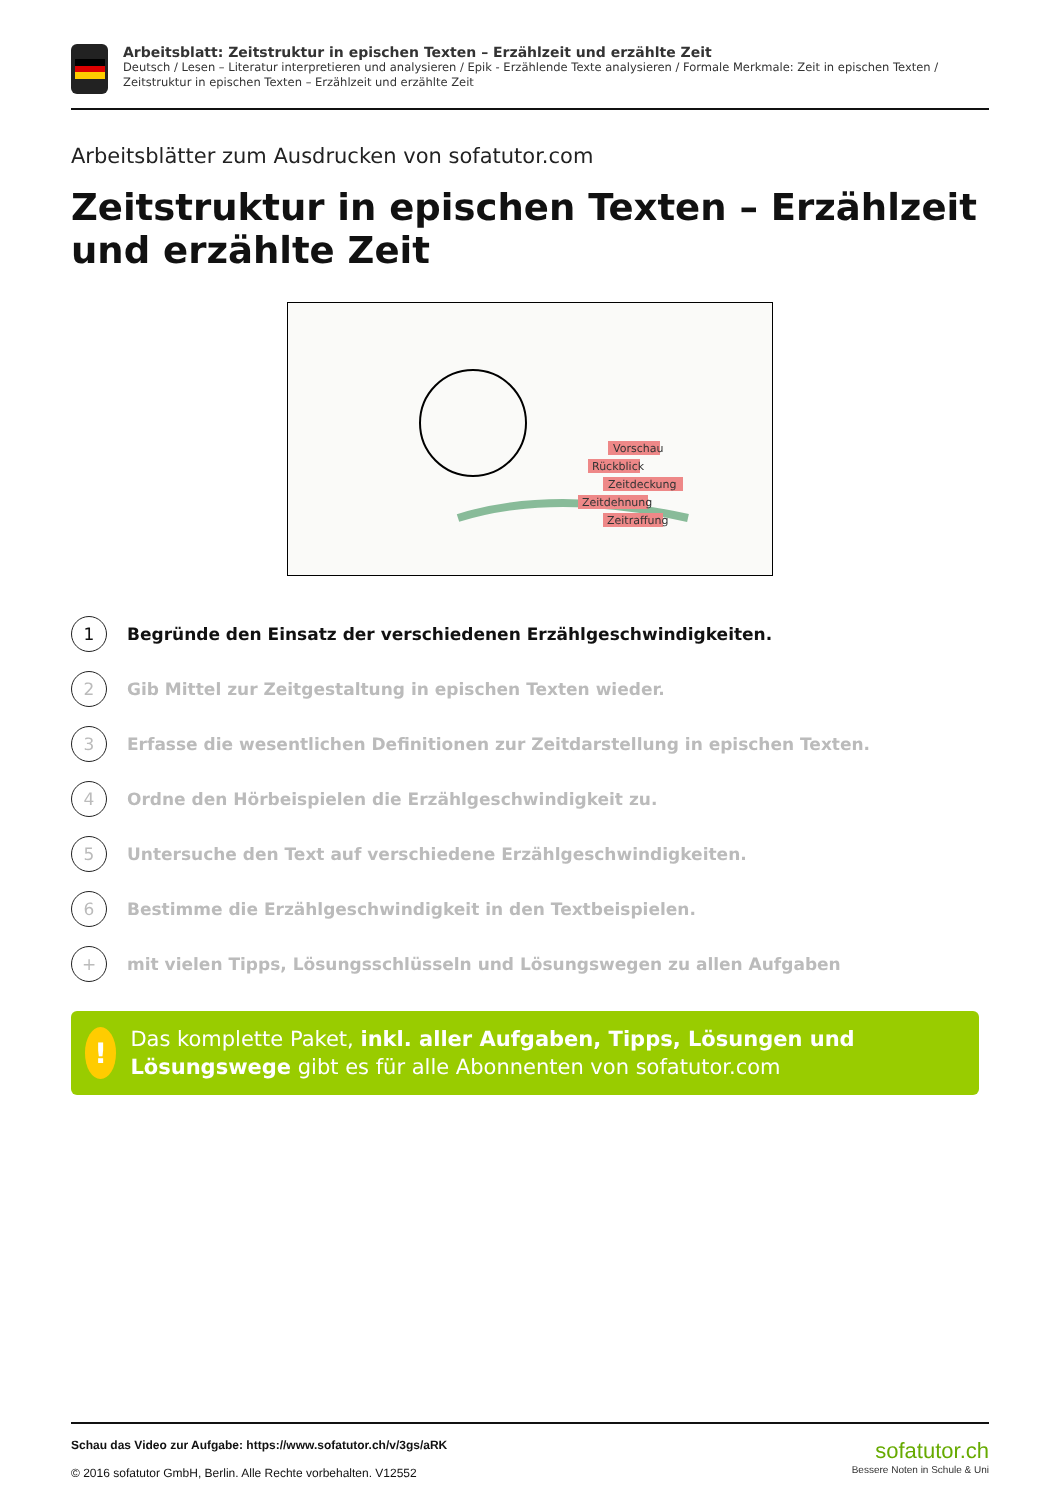Arbeitsblatt: Zeitstruktur in epischen Texten – Erzählzeit und erzählte Zeit
Deutsch / Lesen – Literatur interpretieren und analysieren / Epik - Erzählende Texte analysieren / Formale Merkmale: Zeit in epischen Texten / Zeitstruktur in epischen Texten – Erzählzeit und erzählte Zeit
Arbeitsblätter zum Ausdrucken von sofatutor.com
Zeitstruktur in epischen Texten – Erzählzeit und erzählte Zeit
Vorschau
Rückblick
Zeitdeckung
Zeitdehnung
Zeitraffung
1
Begründe den Einsatz der verschiedenen Erzählgeschwindigkeiten.
2
Gib Mittel zur Zeitgestaltung in epischen Texten wieder.
3
Erfasse die wesentlichen Definitionen zur Zeitdarstellung in epischen Texten.
4
Ordne den Hörbeispielen die Erzählgeschwindigkeit zu.
5
Untersuche den Text auf verschiedene Erzählgeschwindigkeiten.
6
Bestimme die Erzählgeschwindigkeit in den Textbeispielen.
+
mit vielen Tipps, Lösungsschlüsseln und Lösungswegen zu allen Aufgaben
!
Das komplette Paket, inkl. aller Aufgaben, Tipps, Lösungen und Lösungswege gibt es für alle Abonnenten von sofatutor.com
Schau das Video zur Aufgabe: https://www.sofatutor.ch/v/3gs/aRK
© 2016 sofatutor GmbH, Berlin. Alle Rechte vorbehalten. V12552
sofatutor.ch
Bessere Noten in Schule & Uni